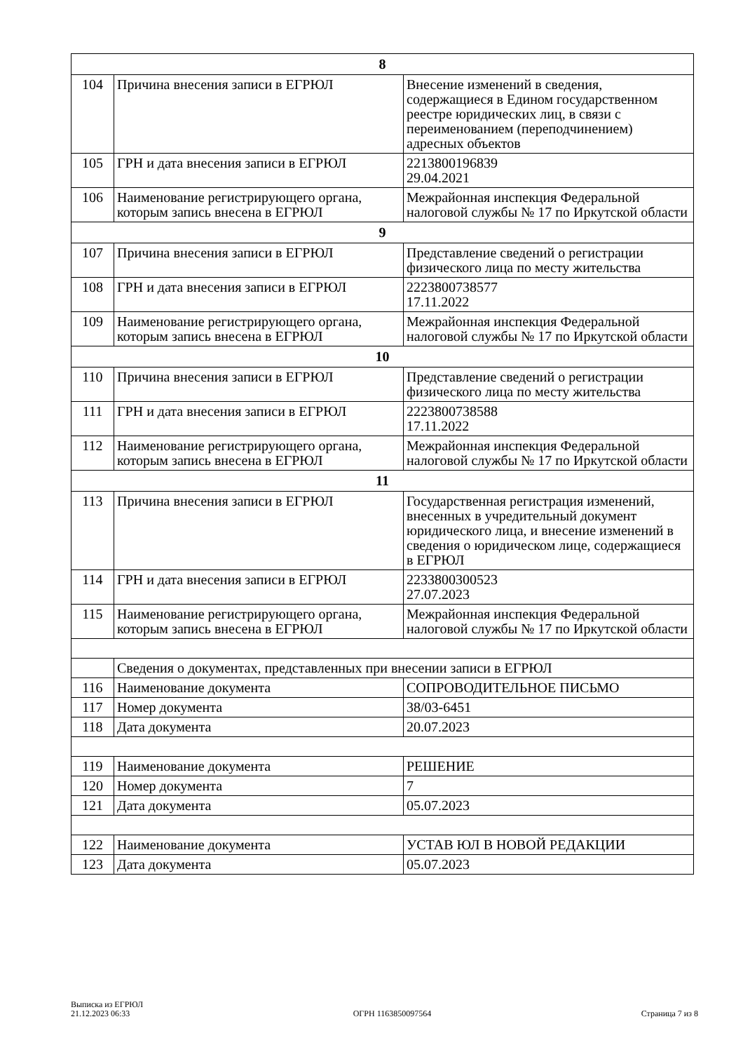| 8 | | |
| 104 | Причина внесения записи в ЕГРЮЛ | Внесение изменений в сведения, содержащиеся в Едином государственном реестре юридических лиц, в связи с переименованием (переподчинением) адресных объектов |
| 105 | ГРН и дата внесения записи в ЕГРЮЛ | 2213800196839 29.04.2021 |
| 106 | Наименование регистрирующего органа, которым запись внесена в ЕГРЮЛ | Межрайонная инспекция Федеральной налоговой службы № 17 по Иркутской области |
| 9 | | |
| 107 | Причина внесения записи в ЕГРЮЛ | Представление сведений о регистрации физического лица по месту жительства |
| 108 | ГРН и дата внесения записи в ЕГРЮЛ | 2223800738577 17.11.2022 |
| 109 | Наименование регистрирующего органа, которым запись внесена в ЕГРЮЛ | Межрайонная инспекция Федеральной налоговой службы № 17 по Иркутской области |
| 10 | | |
| 110 | Причина внесения записи в ЕГРЮЛ | Представление сведений о регистрации физического лица по месту жительства |
| 111 | ГРН и дата внесения записи в ЕГРЮЛ | 2223800738588 17.11.2022 |
| 112 | Наименование регистрирующего органа, которым запись внесена в ЕГРЮЛ | Межрайонная инспекция Федеральной налоговой службы № 17 по Иркутской области |
| 11 | | |
| 113 | Причина внесения записи в ЕГРЮЛ | Государственная регистрация изменений, внесенных в учредительный документ юридического лица, и внесение изменений в сведения о юридическом лице, содержащиеся в ЕГРЮЛ |
| 114 | ГРН и дата внесения записи в ЕГРЮЛ | 2233800300523 27.07.2023 |
| 115 | Наименование регистрирующего органа, которым запись внесена в ЕГРЮЛ | Межрайонная инспекция Федеральной налоговой службы № 17 по Иркутской области |
| | Сведения о документах, представленных при внесении записи в ЕГРЮЛ | |
| 116 | Наименование документа | СОПРОВОДИТЕЛЬНОЕ ПИСЬМО |
| 117 | Номер документа | 38/03-6451 |
| 118 | Дата документа | 20.07.2023 |
| 119 | Наименование документа | РЕШЕНИЕ |
| 120 | Номер документа | 7 |
| 121 | Дата документа | 05.07.2023 |
| 122 | Наименование документа | УСТАВ ЮЛ В НОВОЙ РЕДАКЦИИ |
| 123 | Дата документа | 05.07.2023 |
Выписка из ЕГРЮЛ
21.12.2023 06:33
ОГРН 1163850097564
Страница 7 из 8